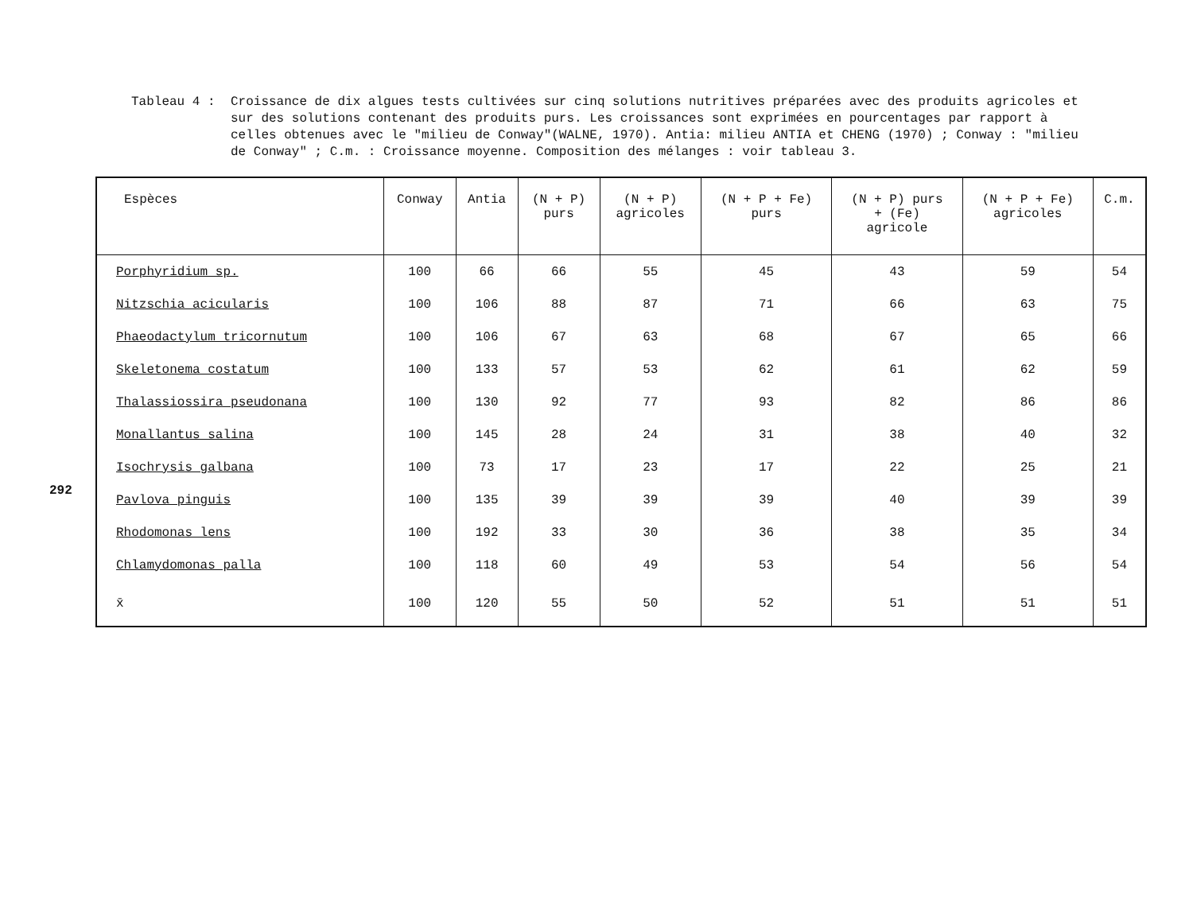292
Tableau 4 : Croissance de dix algues tests cultivées sur cinq solutions nutritives préparées avec des produits agricoles et sur des solutions contenant des produits purs. Les croissances sont exprimées en pourcentages par rapport à celles obtenues avec le "milieu de Conway"(WALNE, 1970). Antia: milieu ANTIA et CHENG (1970) ; Conway : "milieu de Conway" ; C.m. : Croissance moyenne. Composition des mélanges : voir tableau 3.
| Espèces | Conway | Antia | (N + P) purs | (N + P) agricoles | (N + P + Fe) purs | (N + P) purs + (Fe) agricole | (N + P + Fe) agricoles | C.m. |
| --- | --- | --- | --- | --- | --- | --- | --- | --- |
| Porphyridium sp. | 100 | 66 | 66 | 55 | 45 | 43 | 59 | 54 |
| Nitzschia acicularis | 100 | 106 | 88 | 87 | 71 | 66 | 63 | 75 |
| Phaeodactylum tricornutum | 100 | 106 | 67 | 63 | 68 | 67 | 65 | 66 |
| Skeletonema costatum | 100 | 133 | 57 | 53 | 62 | 61 | 62 | 59 |
| Thalassiossira pseudonana | 100 | 130 | 92 | 77 | 93 | 82 | 86 | 86 |
| Monallantus salina | 100 | 145 | 28 | 24 | 31 | 38 | 40 | 32 |
| Isochrysis galbana | 100 | 73 | 17 | 23 | 17 | 22 | 25 | 21 |
| Pavlova pinguis | 100 | 135 | 39 | 39 | 39 | 40 | 39 | 39 |
| Rhodomonas lens | 100 | 192 | 33 | 30 | 36 | 38 | 35 | 34 |
| Chlamydomonas palla | 100 | 118 | 60 | 49 | 53 | 54 | 56 | 54 |
| x̄ | 100 | 120 | 55 | 50 | 52 | 51 | 51 | 51 |